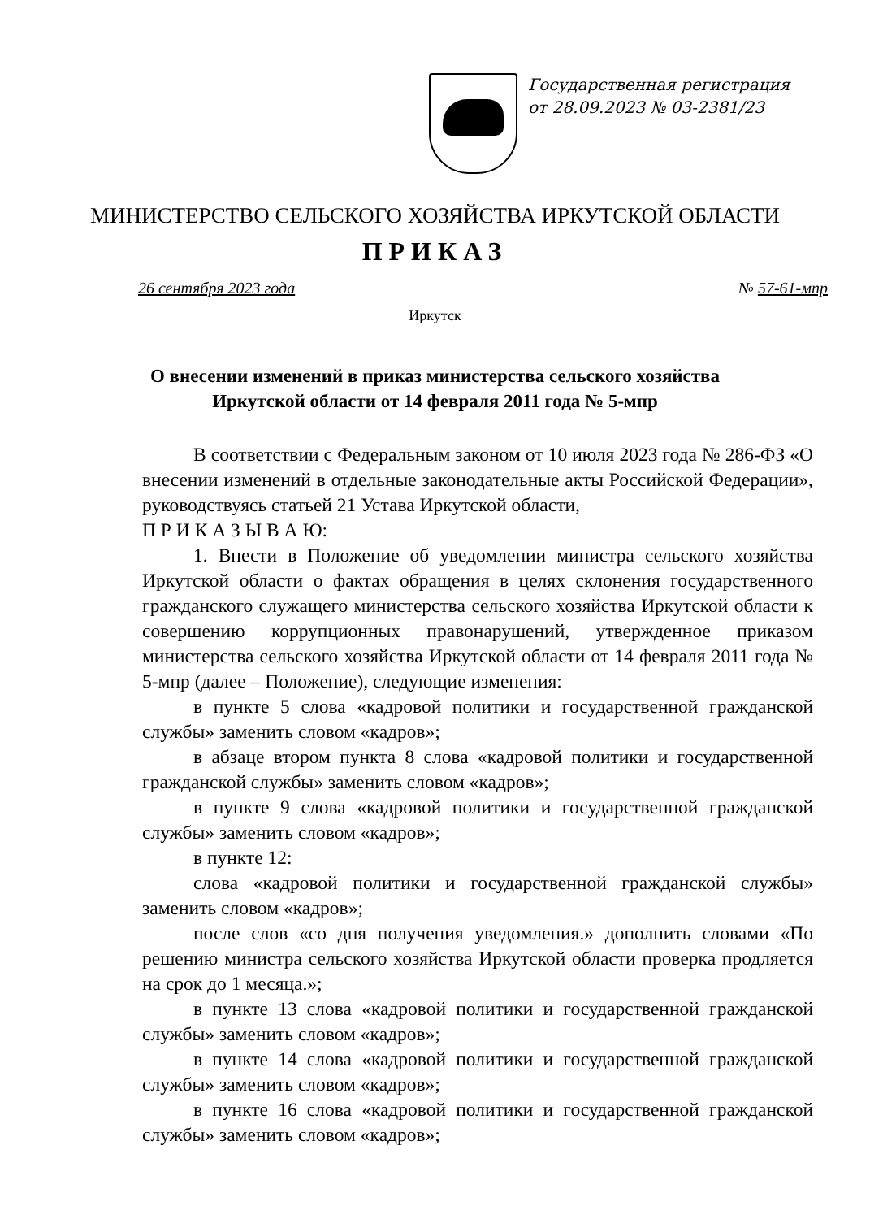Государственная регистрация
от 28.09.2023 № 03-2381/23
МИНИСТЕРСТВО СЕЛЬСКОГО ХОЗЯЙСТВА ИРКУТСКОЙ ОБЛАСТИ
ПРИКАЗ
26 сентября 2023 года № 57-61-мпр
Иркутск
О внесении изменений в приказ министерства сельского хозяйства
Иркутской области от 14 февраля 2011 года № 5-мпр
В соответствии с Федеральным законом от 10 июля 2023 года № 286-ФЗ «О внесении изменений в отдельные законодательные акты Российской Федерации», руководствуясь статьей 21 Устава Иркутской области,
П Р И К А З Ы В А Ю:
1. Внести в Положение об уведомлении министра сельского хозяйства Иркутской области о фактах обращения в целях склонения государственного гражданского служащего министерства сельского хозяйства Иркутской области к совершению коррупционных правонарушений, утвержденное приказом министерства сельского хозяйства Иркутской области от 14 февраля 2011 года № 5-мпр (далее – Положение), следующие изменения:
в пункте 5 слова «кадровой политики и государственной гражданской службы» заменить словом «кадров»;
в абзаце втором пункта 8 слова «кадровой политики и государственной гражданской службы» заменить словом «кадров»;
в пункте 9 слова «кадровой политики и государственной гражданской службы» заменить словом «кадров»;
в пункте 12:
слова «кадровой политики и государственной гражданской службы» заменить словом «кадров»;
после слов «со дня получения уведомления.» дополнить словами «По решению министра сельского хозяйства Иркутской области проверка продляется на срок до 1 месяца.»;
в пункте 13 слова «кадровой политики и государственной гражданской службы» заменить словом «кадров»;
в пункте 14 слова «кадровой политики и государственной гражданской службы» заменить словом «кадров»;
в пункте 16 слова «кадровой политики и государственной гражданской службы» заменить словом «кадров»;